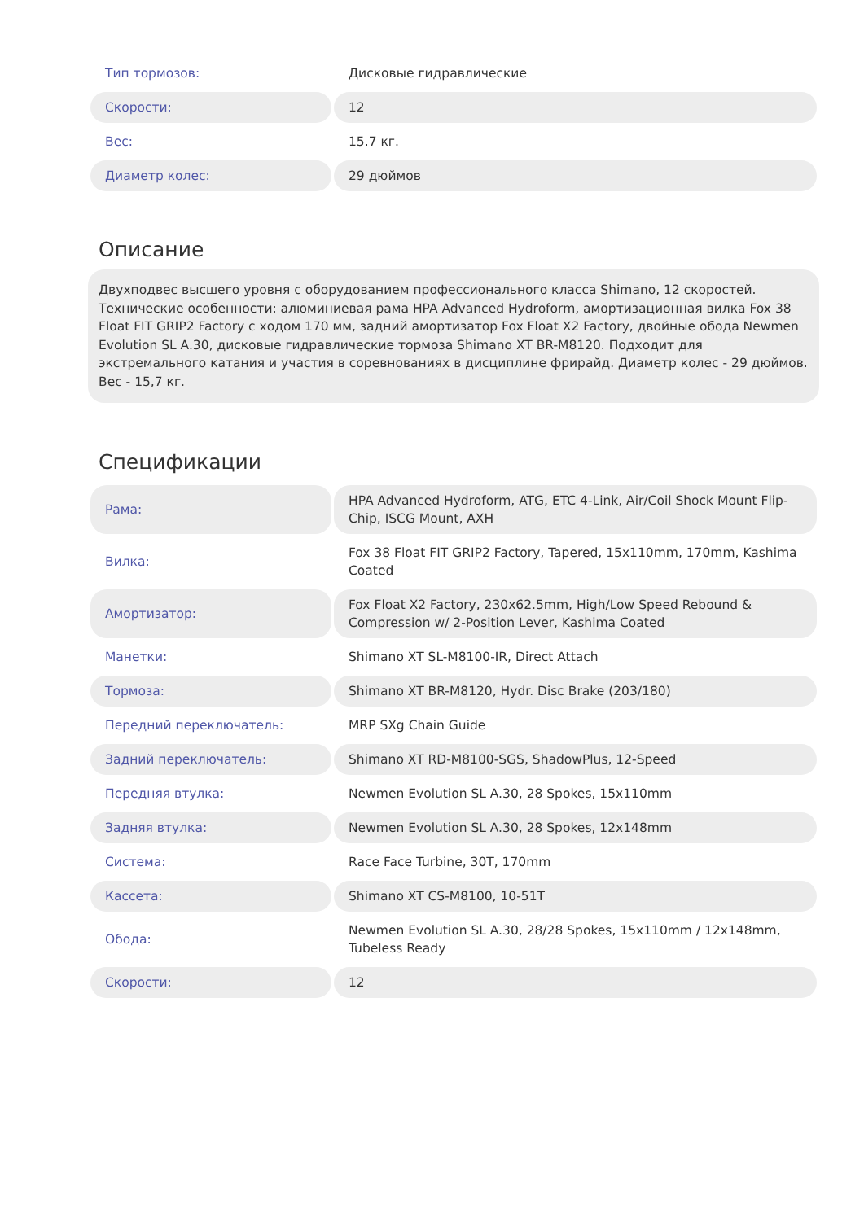| Тип тормозов: | Дисковые гидравлические |
| Скорости: | 12 |
| Вес: | 15.7 кг. |
| Диаметр колес: | 29 дюймов |
Описание
Двухподвес высшего уровня с оборудованием профессионального класса Shimano, 12 скоростей. Технические особенности: алюминиевая рама HPA Advanced Hydroform, амортизационная вилка Fox 38 Float FIT GRIP2 Factory с ходом 170 мм, задний амортизатор Fox Float X2 Factory, двойные обода Newmen Evolution SL A.30, дисковые гидравлические тормоза Shimano XT BR-M8120. Подходит для экстремального катания и участия в соревнованиях в дисциплине фрирайд. Диаметр колес - 29 дюймов. Вес - 15,7 кг.
Спецификации
| Рама: | HPA Advanced Hydroform, ATG, ETC 4-Link, Air/Coil Shock Mount Flip-Chip, ISCG Mount, AXH |
| Вилка: | Fox 38 Float FIT GRIP2 Factory, Tapered, 15x110mm, 170mm, Kashima Coated |
| Амортизатор: | Fox Float X2 Factory, 230x62.5mm, High/Low Speed Rebound & Compression w/ 2-Position Lever, Kashima Coated |
| Манетки: | Shimano XT SL-M8100-IR, Direct Attach |
| Тормоза: | Shimano XT BR-M8120, Hydr. Disc Brake (203/180) |
| Передний переключатель: | MRP SXg Chain Guide |
| Задний переключатель: | Shimano XT RD-M8100-SGS, ShadowPlus, 12-Speed |
| Передняя втулка: | Newmen Evolution SL A.30, 28 Spokes, 15x110mm |
| Задняя втулка: | Newmen Evolution SL A.30, 28 Spokes, 12x148mm |
| Система: | Race Face Turbine, 30T, 170mm |
| Кассета: | Shimano XT CS-M8100, 10-51T |
| Обода: | Newmen Evolution SL A.30, 28/28 Spokes, 15x110mm / 12x148mm, Tubeless Ready |
| Скорости: | 12 |